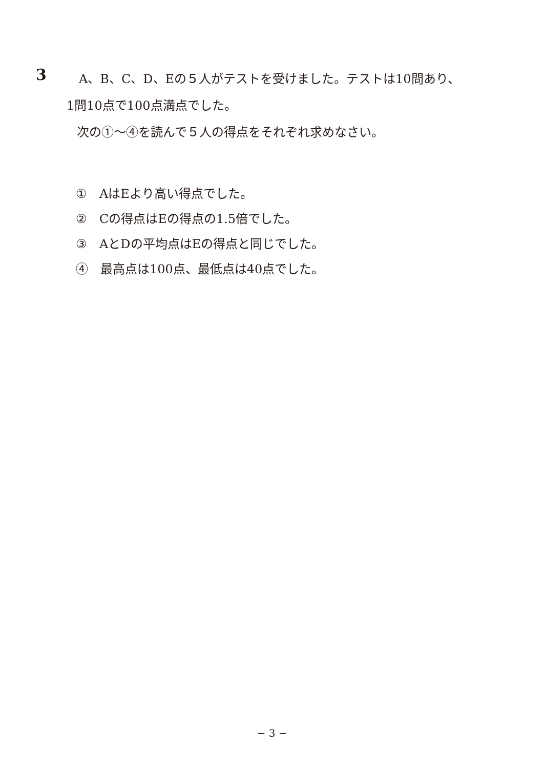3
　A、B、C、D、Eの５人がテストを受けました。テストは10問あり、
1問10点で100点満点でした。
次の①〜④を読んで５人の得点をそれぞれ求めなさい。
①　AはEより高い得点でした。
②　Cの得点はEの得点の1.5倍でした。
③　AとDの平均点はEの得点と同じでした。
④　最高点は100点、最低点は40点でした。
− 3 −